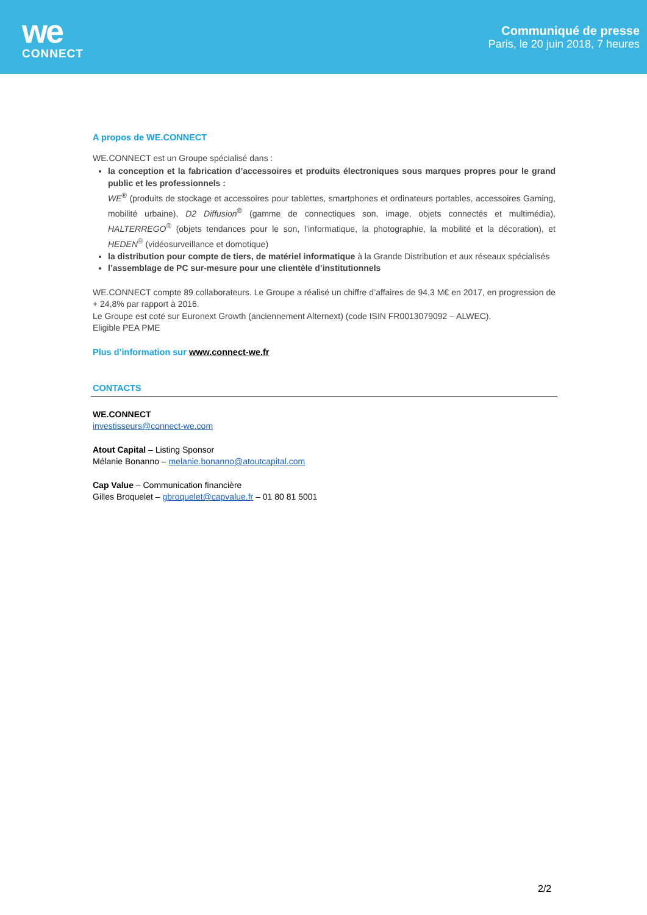we
CONNECT
Communiqué de presse
Paris, le 20 juin 2018, 7 heures
A propos de WE.CONNECT
WE.CONNECT est un Groupe spécialisé dans :
la conception et la fabrication d’accessoires et produits électroniques sous marques propres pour le grand public et les professionnels :
WE<sup>®</sup> (produits de stockage et accessoires pour tablettes, smartphones et ordinateurs portables, accessoires Gaming, mobilité urbaine), D2 Diffusion<sup>®</sup> (gamme de connectiques son, image, objets connectés et multimédia), HALTERREGO<sup>®</sup> (objets tendances pour le son, l’informatique, la photographie, la mobilité et la décoration), et HEDEN<sup>®</sup> (vidéosurveillance et domotique)
la distribution pour compte de tiers, de matériel informatique à la Grande Distribution et aux réseaux spécialisés
l’assemblage de PC sur-mesure pour une clientèle d’institutionnels
WE.CONNECT compte 89 collaborateurs. Le Groupe a réalisé un chiffre d’affaires de 94,3 M€ en 2017, en progression de + 24,8% par rapport à 2016.
Le Groupe est coté sur Euronext Growth (anciennement Alternext) (code ISIN FR0013079092 – ALWEC).
Eligible PEA PME
Plus d’information sur www.connect-we.fr
CONTACTS
WE.CONNECT
investisseurs@connect-we.com
Atout Capital – Listing Sponsor
Mélanie Bonanno – melanie.bonanno@atoutcapital.com
Cap Value – Communication financière
Gilles Broquelet – gbroquelet@capvalue.fr – 01 80 81 5001
2/2